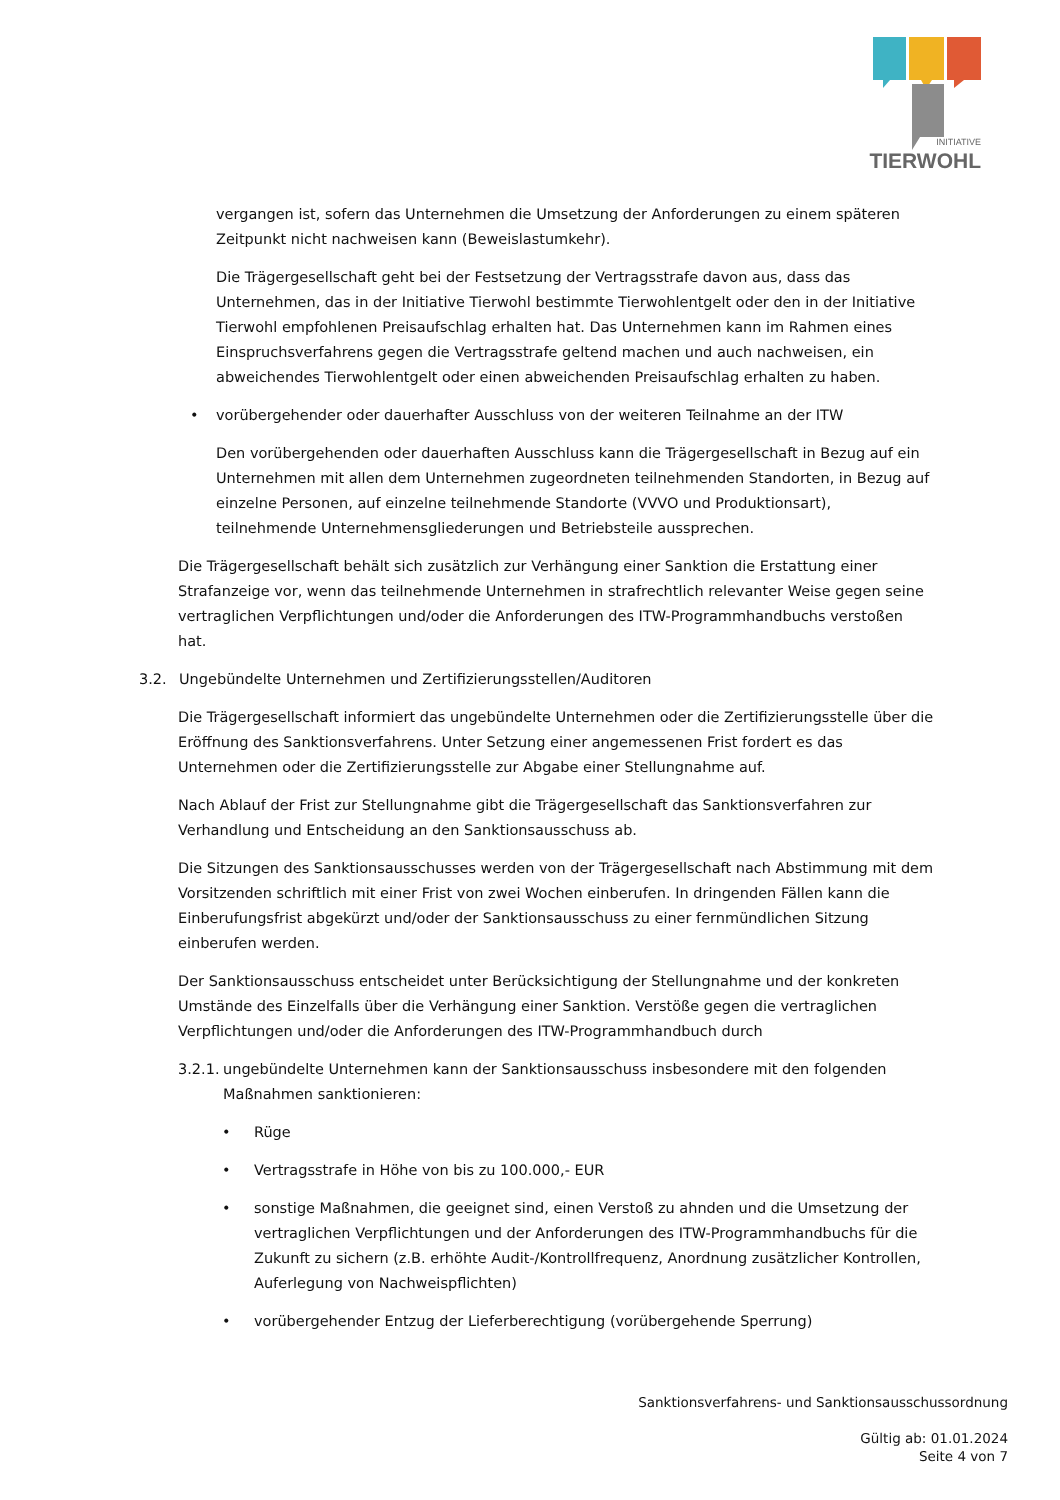INITIATIVE
TIERWOHL
vergangen ist, sofern das Unternehmen die Umsetzung der Anforderungen zu einem späteren Zeitpunkt nicht nachweisen kann (Beweislastumkehr).
Die Trägergesellschaft geht bei der Festsetzung der Vertragsstrafe davon aus, dass das Unternehmen, das in der Initiative Tierwohl bestimmte Tierwohlentgelt oder den in der Initiative Tierwohl empfohlenen Preisaufschlag erhalten hat. Das Unternehmen kann im Rahmen eines Einspruchsverfahrens gegen die Vertragsstrafe geltend machen und auch nachweisen, ein abweichendes Tierwohlentgelt oder einen abweichenden Preisaufschlag erhalten zu haben.
• vorübergehender oder dauerhafter Ausschluss von der weiteren Teilnahme an der ITW
Den vorübergehenden oder dauerhaften Ausschluss kann die Trägergesellschaft in Bezug auf ein Unternehmen mit allen dem Unternehmen zugeordneten teilnehmenden Standorten, in Bezug auf einzelne Personen, auf einzelne teilnehmende Standorte (VVVO und Produktionsart), teilnehmende Unternehmensgliederungen und Betriebsteile aussprechen.
Die Trägergesellschaft behält sich zusätzlich zur Verhängung einer Sanktion die Erstattung einer Strafanzeige vor, wenn das teilnehmende Unternehmen in strafrechtlich relevanter Weise gegen seine vertraglichen Verpflichtungen und/oder die Anforderungen des ITW-Programmhandbuchs verstoßen hat.
3.2. Ungebündelte Unternehmen und Zertifizierungsstellen/Auditoren
Die Trägergesellschaft informiert das ungebündelte Unternehmen oder die Zertifizierungsstelle über die Eröffnung des Sanktionsverfahrens. Unter Setzung einer angemessenen Frist fordert es das Unternehmen oder die Zertifizierungsstelle zur Abgabe einer Stellungnahme auf.
Nach Ablauf der Frist zur Stellungnahme gibt die Trägergesellschaft das Sanktionsverfahren zur Verhandlung und Entscheidung an den Sanktionsausschuss ab.
Die Sitzungen des Sanktionsausschusses werden von der Trägergesellschaft nach Abstimmung mit dem Vorsitzenden schriftlich mit einer Frist von zwei Wochen einberufen. In dringenden Fällen kann die Einberufungsfrist abgekürzt und/oder der Sanktionsausschuss zu einer fernmündlichen Sitzung einberufen werden.
Der Sanktionsausschuss entscheidet unter Berücksichtigung der Stellungnahme und der konkreten Umstände des Einzelfalls über die Verhängung einer Sanktion. Verstöße gegen die vertraglichen Verpflichtungen und/oder die Anforderungen des ITW-Programmhandbuch durch
3.2.1. ungebündelte Unternehmen kann der Sanktionsausschuss insbesondere mit den folgenden Maßnahmen sanktionieren:
• Rüge
• Vertragsstrafe in Höhe von bis zu 100.000,- EUR
• sonstige Maßnahmen, die geeignet sind, einen Verstoß zu ahnden und die Umsetzung der vertraglichen Verpflichtungen und der Anforderungen des ITW-Programmhandbuchs für die Zukunft zu sichern (z.B. erhöhte Audit-/Kontrollfrequenz, Anordnung zusätzlicher Kontrollen, Auferlegung von Nachweispflichten)
• vorübergehender Entzug der Lieferberechtigung (vorübergehende Sperrung)
Sanktionsverfahrens- und Sanktionsausschussordnung
Gültig ab: 01.01.2024
Seite 4 von 7